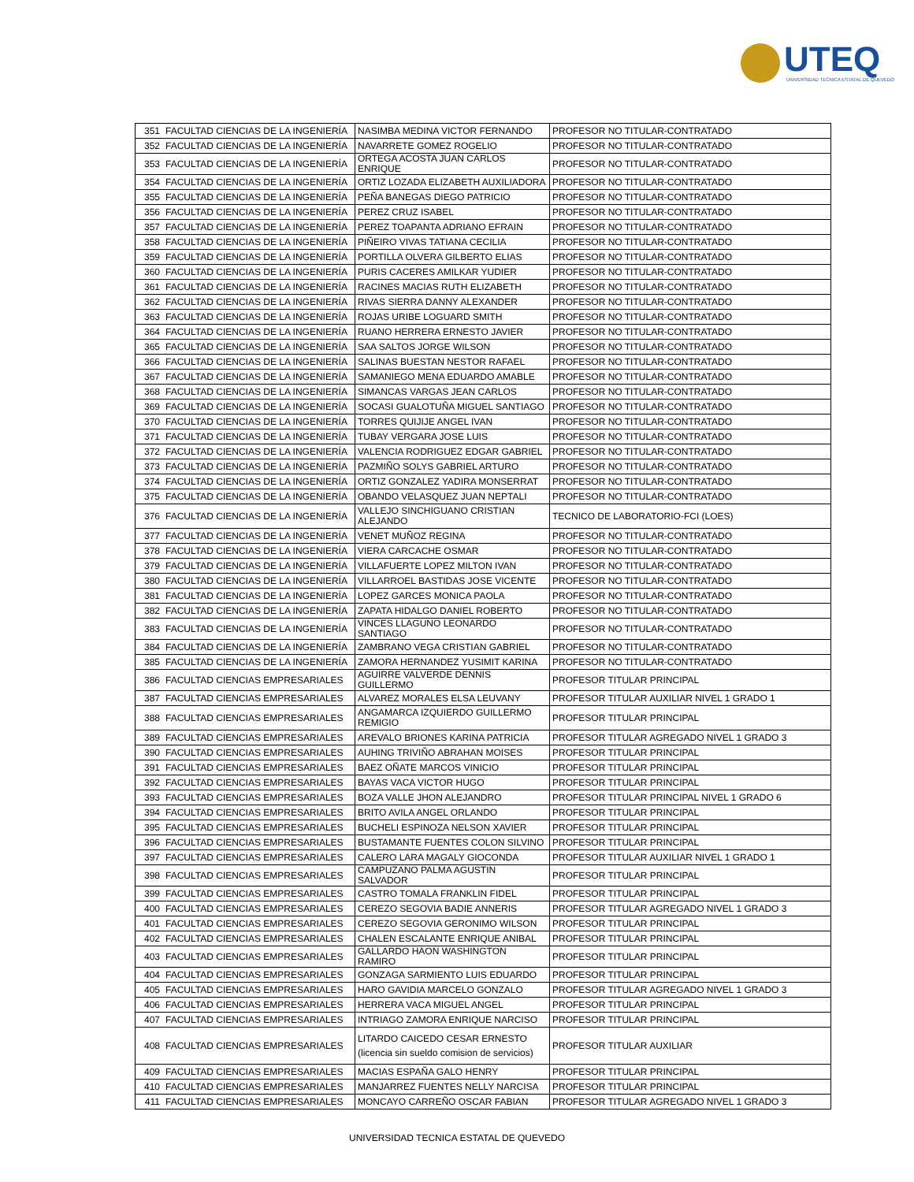UTEQ UNIVERSIDAD TECNICA ESTATAL DE QUEVEDO
| 351 | FACULTAD CIENCIAS DE LA INGENIERÍA | NASIMBA MEDINA VICTOR FERNANDO | PROFESOR NO TITULAR-CONTRATADO |
| 352 | FACULTAD CIENCIAS DE LA INGENIERÍA | NAVARRETE GOMEZ ROGELIO | PROFESOR NO TITULAR-CONTRATADO |
| 353 | FACULTAD CIENCIAS DE LA INGENIERÍA | ORTEGA ACOSTA JUAN CARLOS ENRIQUE | PROFESOR NO TITULAR-CONTRATADO |
| 354 | FACULTAD CIENCIAS DE LA INGENIERÍA | ORTIZ LOZADA ELIZABETH AUXILIADORA | PROFESOR NO TITULAR-CONTRATADO |
| 355 | FACULTAD CIENCIAS DE LA INGENIERÍA | PEÑA BANEGAS DIEGO PATRICIO | PROFESOR NO TITULAR-CONTRATADO |
| 356 | FACULTAD CIENCIAS DE LA INGENIERÍA | PEREZ CRUZ ISABEL | PROFESOR NO TITULAR-CONTRATADO |
| 357 | FACULTAD CIENCIAS DE LA INGENIERÍA | PEREZ TOAPANTA ADRIANO EFRAIN | PROFESOR NO TITULAR-CONTRATADO |
| 358 | FACULTAD CIENCIAS DE LA INGENIERÍA | PIÑEIRO VIVAS TATIANA CECILIA | PROFESOR NO TITULAR-CONTRATADO |
| 359 | FACULTAD CIENCIAS DE LA INGENIERÍA | PORTILLA OLVERA GILBERTO ELIAS | PROFESOR NO TITULAR-CONTRATADO |
| 360 | FACULTAD CIENCIAS DE LA INGENIERÍA | PURIS CACERES AMILKAR YUDIER | PROFESOR NO TITULAR-CONTRATADO |
| 361 | FACULTAD CIENCIAS DE LA INGENIERÍA | RACINES MACIAS RUTH ELIZABETH | PROFESOR NO TITULAR-CONTRATADO |
| 362 | FACULTAD CIENCIAS DE LA INGENIERÍA | RIVAS SIERRA DANNY ALEXANDER | PROFESOR NO TITULAR-CONTRATADO |
| 363 | FACULTAD CIENCIAS DE LA INGENIERÍA | ROJAS URIBE LOGUARD SMITH | PROFESOR NO TITULAR-CONTRATADO |
| 364 | FACULTAD CIENCIAS DE LA INGENIERÍA | RUANO HERRERA ERNESTO JAVIER | PROFESOR NO TITULAR-CONTRATADO |
| 365 | FACULTAD CIENCIAS DE LA INGENIERÍA | SAA SALTOS JORGE WILSON | PROFESOR NO TITULAR-CONTRATADO |
| 366 | FACULTAD CIENCIAS DE LA INGENIERÍA | SALINAS BUESTAN NESTOR RAFAEL | PROFESOR NO TITULAR-CONTRATADO |
| 367 | FACULTAD CIENCIAS DE LA INGENIERÍA | SAMANIEGO MENA EDUARDO AMABLE | PROFESOR NO TITULAR-CONTRATADO |
| 368 | FACULTAD CIENCIAS DE LA INGENIERÍA | SIMANCAS VARGAS JEAN CARLOS | PROFESOR NO TITULAR-CONTRATADO |
| 369 | FACULTAD CIENCIAS DE LA INGENIERÍA | SOCASI GUALOTUÑA MIGUEL SANTIAGO | PROFESOR NO TITULAR-CONTRATADO |
| 370 | FACULTAD CIENCIAS DE LA INGENIERÍA | TORRES QUIJIJE ANGEL IVAN | PROFESOR NO TITULAR-CONTRATADO |
| 371 | FACULTAD CIENCIAS DE LA INGENIERÍA | TUBAY VERGARA JOSE LUIS | PROFESOR NO TITULAR-CONTRATADO |
| 372 | FACULTAD CIENCIAS DE LA INGENIERÍA | VALENCIA RODRIGUEZ EDGAR GABRIEL | PROFESOR NO TITULAR-CONTRATADO |
| 373 | FACULTAD CIENCIAS DE LA INGENIERÍA | PAZMIÑO SOLYS GABRIEL ARTURO | PROFESOR NO TITULAR-CONTRATADO |
| 374 | FACULTAD CIENCIAS DE LA INGENIERÍA | ORTIZ GONZALEZ YADIRA MONSERRAT | PROFESOR NO TITULAR-CONTRATADO |
| 375 | FACULTAD CIENCIAS DE LA INGENIERÍA | OBANDO VELASQUEZ JUAN NEPTALI | PROFESOR NO TITULAR-CONTRATADO |
| 376 | FACULTAD CIENCIAS DE LA INGENIERÍA | VALLEJO SINCHIGUANO CRISTIAN ALEJANDO | TECNICO DE LABORATORIO-FCI (LOES) |
| 377 | FACULTAD CIENCIAS DE LA INGENIERÍA | VENET MUÑOZ REGINA | PROFESOR NO TITULAR-CONTRATADO |
| 378 | FACULTAD CIENCIAS DE LA INGENIERÍA | VIERA CARCACHE OSMAR | PROFESOR NO TITULAR-CONTRATADO |
| 379 | FACULTAD CIENCIAS DE LA INGENIERÍA | VILLAFUERTE LOPEZ MILTON IVAN | PROFESOR NO TITULAR-CONTRATADO |
| 380 | FACULTAD CIENCIAS DE LA INGENIERÍA | VILLARROEL BASTIDAS JOSE VICENTE | PROFESOR NO TITULAR-CONTRATADO |
| 381 | FACULTAD CIENCIAS DE LA INGENIERÍA | LOPEZ GARCES MONICA PAOLA | PROFESOR NO TITULAR-CONTRATADO |
| 382 | FACULTAD CIENCIAS DE LA INGENIERÍA | ZAPATA HIDALGO DANIEL ROBERTO | PROFESOR NO TITULAR-CONTRATADO |
| 383 | FACULTAD CIENCIAS DE LA INGENIERÍA | VINCES LLAGUNO LEONARDO SANTIAGO | PROFESOR NO TITULAR-CONTRATADO |
| 384 | FACULTAD CIENCIAS DE LA INGENIERÍA | ZAMBRANO VEGA CRISTIAN GABRIEL | PROFESOR NO TITULAR-CONTRATADO |
| 385 | FACULTAD CIENCIAS DE LA INGENIERÍA | ZAMORA HERNANDEZ YUSIMIT KARINA | PROFESOR NO TITULAR-CONTRATADO |
| 386 | FACULTAD CIENCIAS EMPRESARIALES | AGUIRRE VALVERDE DENNIS GUILLERMO | PROFESOR TITULAR PRINCIPAL |
| 387 | FACULTAD CIENCIAS EMPRESARIALES | ALVAREZ MORALES ELSA LEUVANY | PROFESOR TITULAR AUXILIAR NIVEL 1 GRADO 1 |
| 388 | FACULTAD CIENCIAS EMPRESARIALES | ANGAMARCA IZQUIERDO GUILLERMO REMIGIO | PROFESOR TITULAR PRINCIPAL |
| 389 | FACULTAD CIENCIAS EMPRESARIALES | AREVALO BRIONES KARINA PATRICIA | PROFESOR TITULAR AGREGADO NIVEL 1 GRADO 3 |
| 390 | FACULTAD CIENCIAS EMPRESARIALES | AUHING TRIVIÑO ABRAHAN MOISES | PROFESOR TITULAR PRINCIPAL |
| 391 | FACULTAD CIENCIAS EMPRESARIALES | BAEZ OÑATE MARCOS VINICIO | PROFESOR TITULAR PRINCIPAL |
| 392 | FACULTAD CIENCIAS EMPRESARIALES | BAYAS VACA VICTOR HUGO | PROFESOR TITULAR PRINCIPAL |
| 393 | FACULTAD CIENCIAS EMPRESARIALES | BOZA VALLE JHON ALEJANDRO | PROFESOR TITULAR PRINCIPAL NIVEL 1 GRADO 6 |
| 394 | FACULTAD CIENCIAS EMPRESARIALES | BRITO AVILA ANGEL ORLANDO | PROFESOR TITULAR PRINCIPAL |
| 395 | FACULTAD CIENCIAS EMPRESARIALES | BUCHELI ESPINOZA NELSON XAVIER | PROFESOR TITULAR PRINCIPAL |
| 396 | FACULTAD CIENCIAS EMPRESARIALES | BUSTAMANTE FUENTES COLON SILVINO | PROFESOR TITULAR PRINCIPAL |
| 397 | FACULTAD CIENCIAS EMPRESARIALES | CALERO LARA MAGALY GIOCONDA | PROFESOR TITULAR AUXILIAR NIVEL 1 GRADO 1 |
| 398 | FACULTAD CIENCIAS EMPRESARIALES | CAMPUZANO PALMA AGUSTIN SALVADOR | PROFESOR TITULAR PRINCIPAL |
| 399 | FACULTAD CIENCIAS EMPRESARIALES | CASTRO TOMALA FRANKLIN FIDEL | PROFESOR TITULAR PRINCIPAL |
| 400 | FACULTAD CIENCIAS EMPRESARIALES | CEREZO SEGOVIA BADIE ANNERIS | PROFESOR TITULAR AGREGADO NIVEL 1 GRADO 3 |
| 401 | FACULTAD CIENCIAS EMPRESARIALES | CEREZO SEGOVIA GERONIMO WILSON | PROFESOR TITULAR PRINCIPAL |
| 402 | FACULTAD CIENCIAS EMPRESARIALES | CHALEN ESCALANTE ENRIQUE ANIBAL | PROFESOR TITULAR PRINCIPAL |
| 403 | FACULTAD CIENCIAS EMPRESARIALES | GALLARDO HAON WASHINGTON RAMIRO | PROFESOR TITULAR PRINCIPAL |
| 404 | FACULTAD CIENCIAS EMPRESARIALES | GONZAGA SARMIENTO LUIS EDUARDO | PROFESOR TITULAR PRINCIPAL |
| 405 | FACULTAD CIENCIAS EMPRESARIALES | HARO GAVIDIA MARCELO GONZALO | PROFESOR TITULAR AGREGADO NIVEL 1 GRADO 3 |
| 406 | FACULTAD CIENCIAS EMPRESARIALES | HERRERA VACA MIGUEL ANGEL | PROFESOR TITULAR PRINCIPAL |
| 407 | FACULTAD CIENCIAS EMPRESARIALES | INTRIAGO ZAMORA ENRIQUE NARCISO | PROFESOR TITULAR PRINCIPAL |
| 408 | FACULTAD CIENCIAS EMPRESARIALES | LITARDO CAICEDO CESAR ERNESTO (licencia sin sueldo comision de servicios) | PROFESOR TITULAR AUXILIAR |
| 409 | FACULTAD CIENCIAS EMPRESARIALES | MACIAS ESPAÑA GALO HENRY | PROFESOR TITULAR PRINCIPAL |
| 410 | FACULTAD CIENCIAS EMPRESARIALES | MANJARREZ FUENTES NELLY NARCISA | PROFESOR TITULAR PRINCIPAL |
| 411 | FACULTAD CIENCIAS EMPRESARIALES | MONCAYO CARREÑO OSCAR FABIAN | PROFESOR TITULAR AGREGADO NIVEL 1 GRADO 3 |
UNIVERSIDAD TECNICA ESTATAL DE QUEVEDO